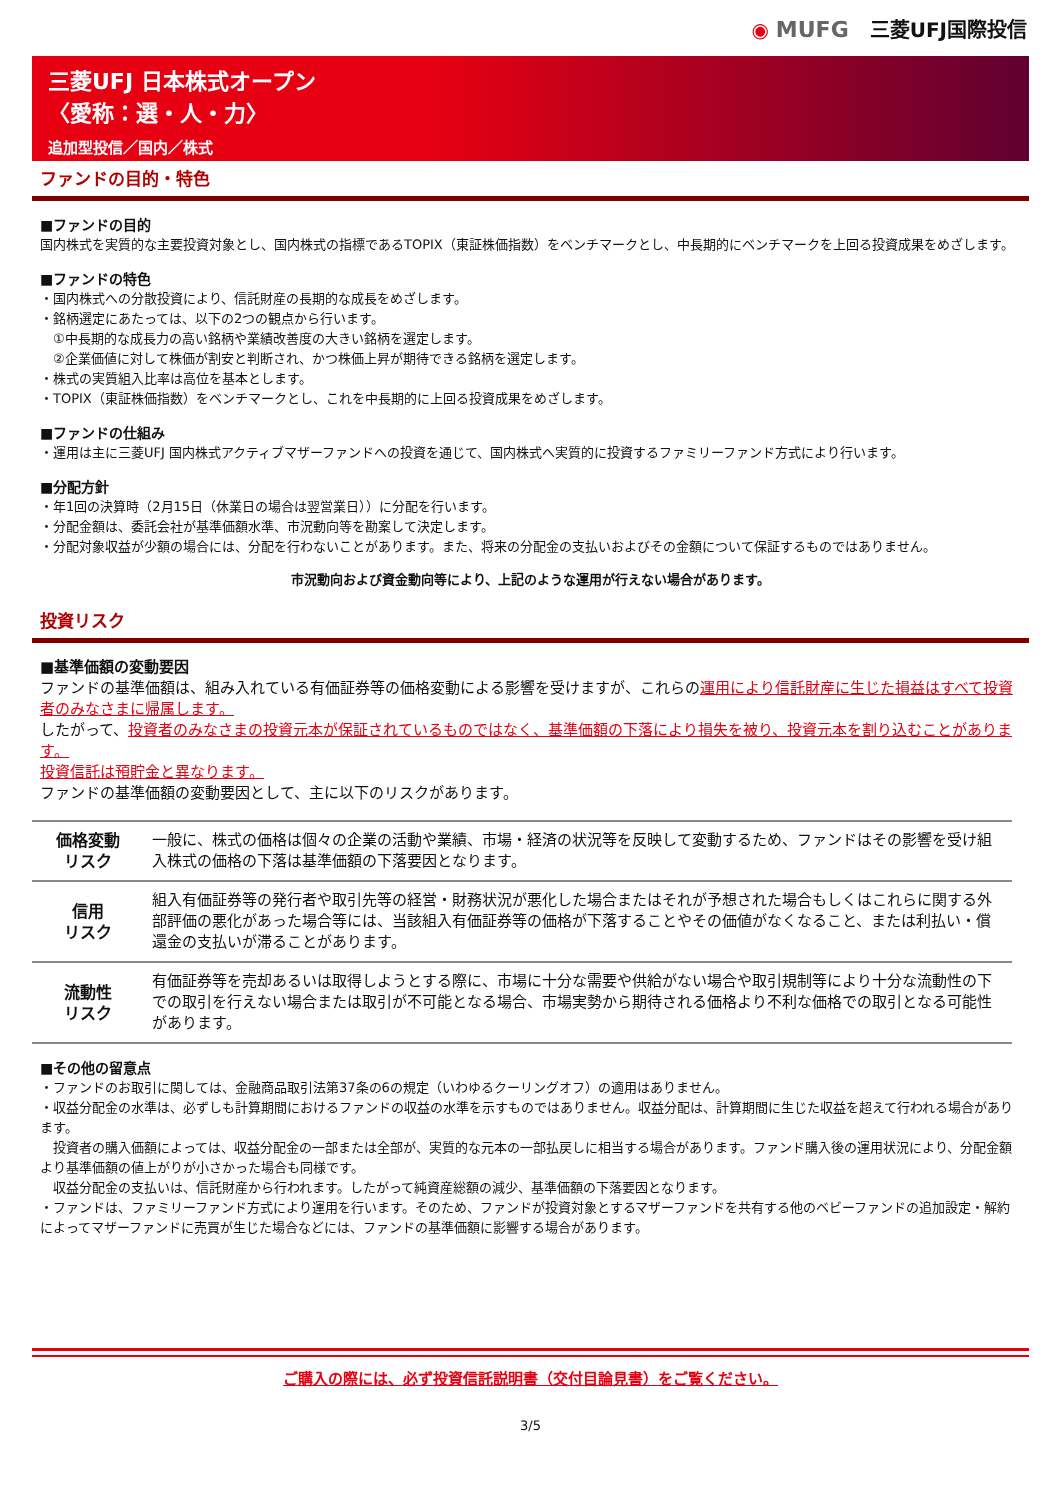◉ MUFG 三菱UFJ国際投信
三菱UFJ 日本株式オープン
〈愛称：選・人・力〉
追加型投信／国内／株式
ファンドの目的・特色
■ファンドの目的
国内株式を実質的な主要投資対象とし、国内株式の指標であるTOPIX（東証株価指数）をベンチマークとし、中長期的にベンチマークを上回る投資成果をめざします。
■ファンドの特色
・国内株式への分散投資により、信託財産の長期的な成長をめざします。
・銘柄選定にあたっては、以下の2つの観点から行います。
　①中長期的な成長力の高い銘柄や業績改善度の大きい銘柄を選定します。
　②企業価値に対して株価が割安と判断され、かつ株価上昇が期待できる銘柄を選定します。
・株式の実質組入比率は高位を基本とします。
・TOPIX（東証株価指数）をベンチマークとし、これを中長期的に上回る投資成果をめざします。
■ファンドの仕組み
・運用は主に三菱UFJ 国内株式アクティブマザーファンドへの投資を通じて、国内株式へ実質的に投資するファミリーファンド方式により行います。
■分配方針
・年1回の決算時（2月15日（休業日の場合は翌営業日））に分配を行います。
・分配金額は、委託会社が基準価額水準、市況動向等を勘案して決定します。
・分配対象収益が少額の場合には、分配を行わないことがあります。また、将来の分配金の支払いおよびその金額について保証するものではありません。
市況動向および資金動向等により、上記のような運用が行えない場合があります。
投資リスク
■基準価額の変動要因
ファンドの基準価額は、組み入れている有価証券等の価格変動による影響を受けますが、これらの運用により信託財産に生じた損益はすべて投資者のみなさまに帰属します。
したがって、投資者のみなさまの投資元本が保証されているものではなく、基準価額の下落により損失を被り、投資元本を割り込むことがあります。
投資信託は預貯金と異なります。
ファンドの基準価額の変動要因として、主に以下のリスクがあります。
| 価格変動 リスク | 一般に、株式の価格は個々の企業の活動や業績、市場・経済の状況等を反映して変動するため、ファンドはその影響を受け組入株式の価格の下落は基準価額の下落要因となります。 |
| 信用 リスク | 組入有価証券等の発行者や取引先等の経営・財務状況が悪化した場合またはそれが予想された場合もしくはこれらに関する外部評価の悪化があった場合等には、当該組入有価証券等の価格が下落することやその価値がなくなること、または利払い・償還金の支払いが滞ることがあります。 |
| 流動性 リスク | 有価証券等を売却あるいは取得しようとする際に、市場に十分な需要や供給がない場合や取引規制等により十分な流動性の下での取引を行えない場合または取引が不可能となる場合、市場実勢から期待される価格より不利な価格での取引となる可能性があります。 |
■その他の留意点
・ファンドのお取引に関しては、金融商品取引法第37条の6の規定（いわゆるクーリングオフ）の適用はありません。
・収益分配金の水準は、必ずしも計算期間におけるファンドの収益の水準を示すものではありません。収益分配は、計算期間に生じた収益を超えて行われる場合があります。
　投資者の購入価額によっては、収益分配金の一部または全部が、実質的な元本の一部払戻しに相当する場合があります。ファンド購入後の運用状況により、分配金額より基準価額の値上がりが小さかった場合も同様です。
　収益分配金の支払いは、信託財産から行われます。したがって純資産総額の減少、基準価額の下落要因となります。
・ファンドは、ファミリーファンド方式により運用を行います。そのため、ファンドが投資対象とするマザーファンドを共有する他のベビーファンドの追加設定・解約によってマザーファンドに売買が生じた場合などには、ファンドの基準価額に影響する場合があります。
ご購入の際には、必ず投資信託説明書（交付目論見書）をご覧ください。
3/5